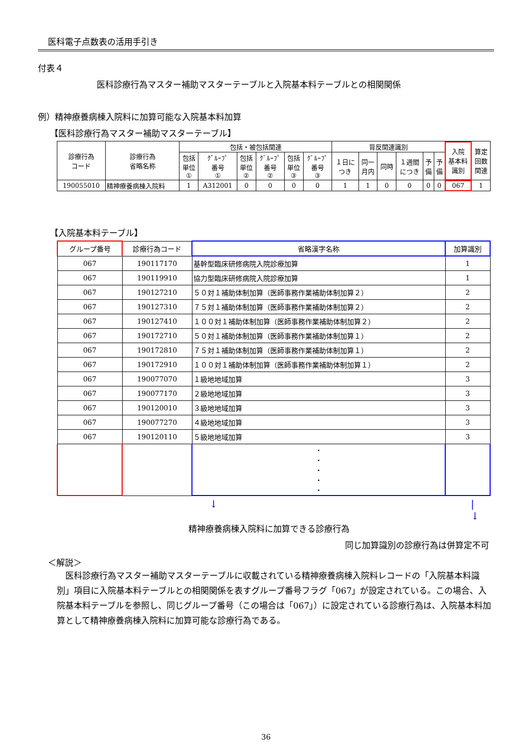医科電子点数表の活用手引き
付表４
医科診療行為マスター補助マスターテーブルと入院基本料テーブルとの相関関係
例）精神療養病棟入院料に加算可能な入院基本料加算
【医科診療行為マスター補助マスターテーブル】
| 診療行為 コード | 診療行為 省略名称 | 包括・被包括関連 | | | | | | 背反関連識別 | | | | | | 入院 基本料 識別 | 算定 回数 関連 |
| --- | --- | --- | --- | --- | --- | --- | --- | --- | --- | --- | --- | --- | --- | --- | --- |
| | | 包括 単位 ① | ｸﾞﾙｰﾌﾟ 番号 ① | 包括 単位 ② | ｸﾞﾙｰﾌﾟ 番号 ② | 包括 単位 ③ | ｸﾞﾙｰﾌﾟ 番号 ③ | １日に つき | 同一 月内 | 同時 | １週間 につき | 予 備 | 予 備 | | |
| 190055010 | 精神療養病棟入院料 | 1 | A312001 | 0 | 0 | 0 | 0 | 1 | 1 | 0 | 0 | 0 | 0 | 067 | 1 |
【入院基本料テーブル】
| グループ番号 | 診療行為コード | 省略漢字名称 | 加算識別 |
| --- | --- | --- | --- |
| 067 | 190117170 | 基幹型臨床研修病院入院診療加算 | 1 |
| 067 | 190119910 | 協力型臨床研修病院入院診療加算 | 1 |
| 067 | 190127210 | ５０対１補助体制加算（医師事務作業補助体制加算２） | 2 |
| 067 | 190127310 | ７５対１補助体制加算（医師事務作業補助体制加算２） | 2 |
| 067 | 190127410 | １００対１補助体制加算（医師事務作業補助体制加算２） | 2 |
| 067 | 190172710 | ５０対１補助体制加算（医師事務作業補助体制加算１） | 2 |
| 067 | 190172810 | ７５対１補助体制加算（医師事務作業補助体制加算１） | 2 |
| 067 | 190172910 | １００対１補助体制加算（医師事務作業補助体制加算１） | 2 |
| 067 | 190077070 | １級地地域加算 | 3 |
| 067 | 190077170 | ２級地地域加算 | 3 |
| 067 | 190120010 | ３級地地域加算 | 3 |
| 067 | 190077270 | ４級地地域加算 | 3 |
| 067 | 190120110 | ５級地地域加算 | 3 |
| | | ・ ・ ・ ・ ・ | |
↓ |
↓
精神療養病棟入院料に加算できる診療行為
同じ加算識別の診療行為は併算定不可
＜解説＞
医科診療行為マスター補助マスターテーブルに収載されている精神療養病棟入院料レコードの「入院基本料識別」項目に入院基本料テーブルとの相関関係を表すグループ番号フラグ「067」が設定されている。この場合、入院基本料テーブルを参照し、同じグループ番号（この場合は「067」）に設定されている診療行為は、入院基本料加算として精神療養病棟入院料に加算可能な診療行為である。
36